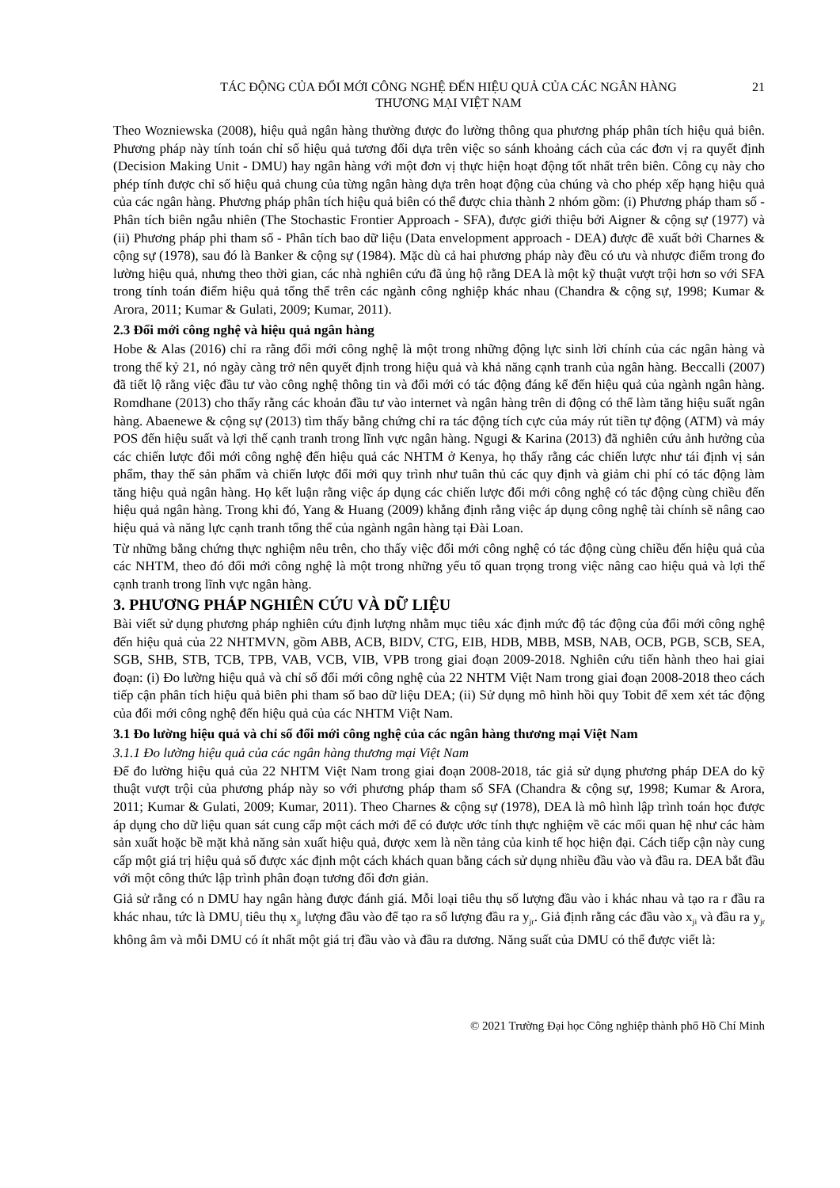TÁC ĐỘNG CỦA ĐỔI MỚI CÔNG NGHỆ ĐẾN HIỆU QUẢ CỦA CÁC NGÂN HÀNG
THƯƠNG MẠI VIỆT NAM
21
Theo Wozniewska (2008), hiệu quả ngân hàng thường được đo lường thông qua phương pháp phân tích hiệu quả biên. Phương pháp này tính toán chỉ số hiệu quả tương đối dựa trên việc so sánh khoảng cách của các đơn vị ra quyết định (Decision Making Unit - DMU) hay ngân hàng với một đơn vị thực hiện hoạt động tốt nhất trên biên. Công cụ này cho phép tính được chỉ số hiệu quả chung của từng ngân hàng dựa trên hoạt động của chúng và cho phép xếp hạng hiệu quả của các ngân hàng. Phương pháp phân tích hiệu quả biên có thể được chia thành 2 nhóm gồm: (i) Phương pháp tham số - Phân tích biên ngẫu nhiên (The Stochastic Frontier Approach - SFA), được giới thiệu bởi Aigner & cộng sự (1977) và (ii) Phương pháp phi tham số - Phân tích bao dữ liệu (Data envelopment approach - DEA) được đề xuất bởi Charnes & cộng sự (1978), sau đó là Banker & cộng sự (1984). Mặc dù cả hai phương pháp này đều có ưu và nhược điểm trong đo lường hiệu quả, nhưng theo thời gian, các nhà nghiên cứu đã ủng hộ rằng DEA là một kỹ thuật vượt trội hơn so với SFA trong tính toán điểm hiệu quả tổng thể trên các ngành công nghiệp khác nhau (Chandra & cộng sự, 1998; Kumar & Arora, 2011; Kumar & Gulati, 2009; Kumar, 2011).
2.3 Đổi mới công nghệ và hiệu quả ngân hàng
Hobe & Alas (2016) chỉ ra rằng đổi mới công nghệ là một trong những động lực sinh lời chính của các ngân hàng và trong thế kỷ 21, nó ngày càng trở nên quyết định trong hiệu quả và khả năng cạnh tranh của ngân hàng. Beccalli (2007) đã tiết lộ rằng việc đầu tư vào công nghệ thông tin và đổi mới có tác động đáng kể đến hiệu quả của ngành ngân hàng. Romdhane (2013) cho thấy rằng các khoản đầu tư vào internet và ngân hàng trên di động có thể làm tăng hiệu suất ngân hàng. Abaenewe & cộng sự (2013) tìm thấy bằng chứng chỉ ra tác động tích cực của máy rút tiền tự động (ATM) và máy POS đến hiệu suất và lợi thế cạnh tranh trong lĩnh vực ngân hàng. Ngugi & Karina (2013) đã nghiên cứu ảnh hưởng của các chiến lược đổi mới công nghệ đến hiệu quả các NHTM ở Kenya, họ thấy rằng các chiến lược như tái định vị sản phẩm, thay thế sản phẩm và chiến lược đổi mới quy trình như tuân thủ các quy định và giảm chi phí có tác động làm tăng hiệu quả ngân hàng. Họ kết luận rằng việc áp dụng các chiến lược đổi mới công nghệ có tác động cùng chiều đến hiệu quả ngân hàng. Trong khi đó, Yang & Huang (2009) khẳng định rằng việc áp dụng công nghệ tài chính sẽ nâng cao hiệu quả và năng lực cạnh tranh tổng thể của ngành ngân hàng tại Đài Loan.
Từ những bằng chứng thực nghiệm nêu trên, cho thấy việc đổi mới công nghệ có tác động cùng chiều đến hiệu quả của các NHTM, theo đó đổi mới công nghệ là một trong những yếu tố quan trọng trong việc nâng cao hiệu quả và lợi thế cạnh tranh trong lĩnh vực ngân hàng.
3. PHƯƠNG PHÁP NGHIÊN CỨU VÀ DỮ LIỆU
Bài viết sử dụng phương pháp nghiên cứu định lượng nhằm mục tiêu xác định mức độ tác động của đổi mới công nghệ đến hiệu quả của 22 NHTMVN, gồm ABB, ACB, BIDV, CTG, EIB, HDB, MBB, MSB, NAB, OCB, PGB, SCB, SEA, SGB, SHB, STB, TCB, TPB, VAB, VCB, VIB, VPB trong giai đoạn 2009-2018. Nghiên cứu tiến hành theo hai giai đoạn: (i) Đo lường hiệu quả và chỉ số đổi mới công nghệ của 22 NHTM Việt Nam trong giai đoạn 2008-2018 theo cách tiếp cận phân tích hiệu quả biên phi tham số bao dữ liệu DEA; (ii) Sử dụng mô hình hồi quy Tobit để xem xét tác động của đổi mới công nghệ đến hiệu quả của các NHTM Việt Nam.
3.1 Đo lường hiệu quả và chỉ số đổi mới công nghệ của các ngân hàng thương mại Việt Nam
3.1.1 Đo lường hiệu quả của các ngân hàng thương mại Việt Nam
Để đo lường hiệu quả của 22 NHTM Việt Nam trong giai đoạn 2008-2018, tác giả sử dụng phương pháp DEA do kỹ thuật vượt trội của phương pháp này so với phương pháp tham số SFA (Chandra & cộng sự, 1998; Kumar & Arora, 2011; Kumar & Gulati, 2009; Kumar, 2011). Theo Charnes & cộng sự (1978), DEA là mô hình lập trình toán học được áp dụng cho dữ liệu quan sát cung cấp một cách mới để có được ước tính thực nghiệm về các mối quan hệ như các hàm sản xuất hoặc bề mặt khả năng sản xuất hiệu quả, được xem là nền tảng của kinh tế học hiện đại. Cách tiếp cận này cung cấp một giá trị hiệu quả số được xác định một cách khách quan bằng cách sử dụng nhiều đầu vào và đầu ra. DEA bắt đầu với một công thức lập trình phân đoạn tương đối đơn giản.
Giả sử rằng có n DMU hay ngân hàng được đánh giá. Mỗi loại tiêu thụ số lượng đầu vào i khác nhau và tạo ra r đầu ra khác nhau, tức là DMU<sub>j</sub> tiêu thụ x<sub>ji</sub> lượng đầu vào để tạo ra số lượng đầu ra y<sub>jr</sub>. Giả định rằng các đầu vào x<sub>ji</sub> và đầu ra y<sub>jr</sub> không âm và mỗi DMU có ít nhất một giá trị đầu vào và đầu ra dương. Năng suất của DMU có thể được viết là:
© 2021 Trường Đại học Công nghiệp thành phố Hồ Chí Minh